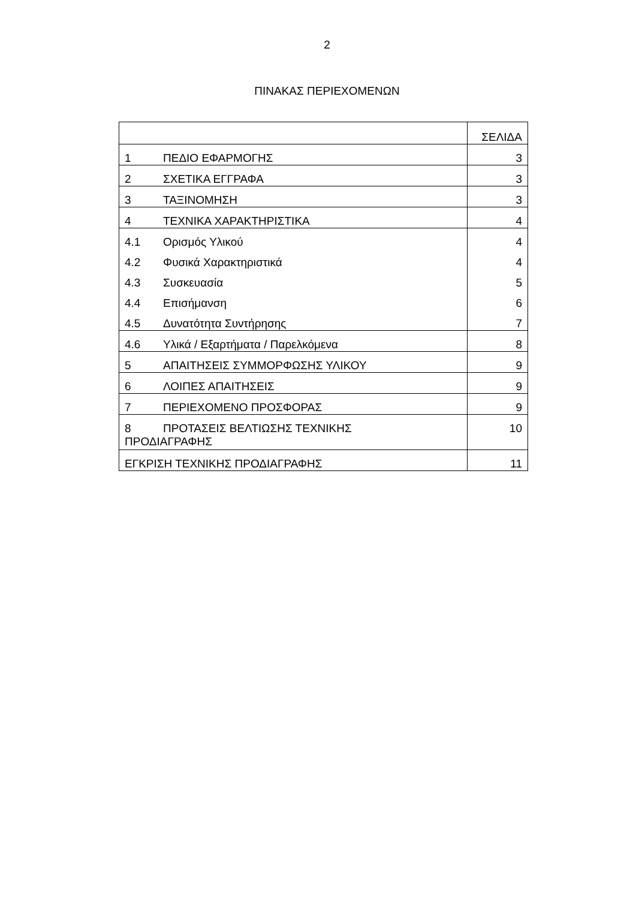2
ΠΙΝΑΚΑΣ ΠΕΡΙΕΧΟΜΕΝΩΝ
| | ΣΕΛΙΔΑ |
| 1 ΠΕΔΙΟ ΕΦΑΡΜΟΓΗΣ | 3 |
| 2 ΣΧΕΤΙΚΑ ΕΓΓΡΑΦΑ | 3 |
| 3 ΤΑΞΙΝΟΜΗΣΗ | 3 |
| 4 ΤΕΧΝΙΚΑ ΧΑΡΑΚΤΗΡΙΣΤΙΚΑ | 4 |
| 4.1 Ορισμός Υλικού | 4 |
| 4.2 Φυσικά Χαρακτηριστικά | 4 |
| 4.3 Συσκευασία | 5 |
| 4.4 Επισήμανση | 6 |
| 4.5 Δυνατότητα Συντήρησης | 7 |
| 4.6 Υλικά / Εξαρτήματα / Παρελκόμενα | 8 |
| 5 ΑΠΑΙΤΗΣΕΙΣ ΣΥΜΜΟΡΦΩΣΗΣ ΥΛΙΚΟΥ | 9 |
| 6 ΛΟΙΠΕΣ ΑΠΑΙΤΗΣΕΙΣ | 9 |
| 7 ΠΕΡΙΕΧΟΜΕΝΟ ΠΡΟΣΦΟΡΑΣ | 9 |
| 8 ΠΡΟΤΑΣΕΙΣ ΒΕΛΤΙΩΣΗΣ ΤΕΧΝΙΚΗΣ ΠΡΟΔΙΑΓΡΑΦΗΣ | 10 |
| ΕΓΚΡΙΣΗ ΤΕΧΝΙΚΗΣ ΠΡΟΔΙΑΓΡΑΦΗΣ | 11 |